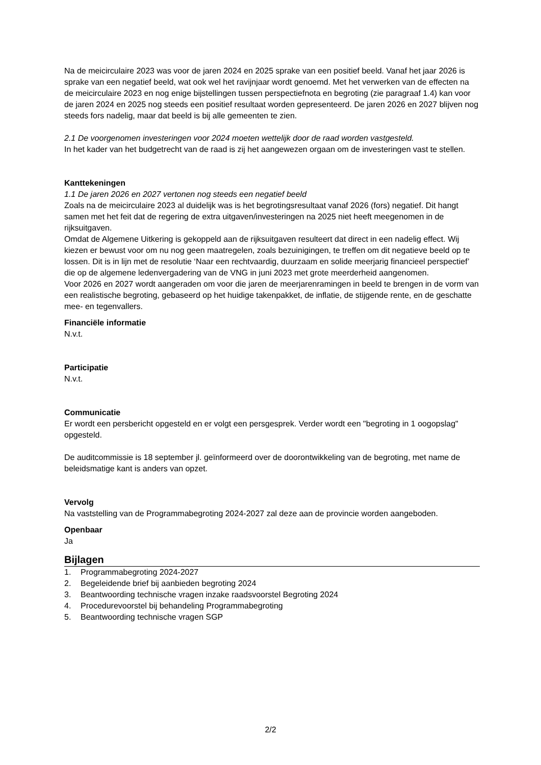Na de meicirculaire 2023 was voor de jaren 2024 en 2025 sprake van een positief beeld. Vanaf het jaar 2026 is sprake van een negatief beeld, wat ook wel het ravijnjaar wordt genoemd. Met het verwerken van de effecten na de meicirculaire 2023 en nog enige bijstellingen tussen perspectiefnota en begroting (zie paragraaf 1.4) kan voor de jaren 2024 en 2025 nog steeds een positief resultaat worden gepresenteerd. De jaren 2026 en 2027 blijven nog steeds fors nadelig, maar dat beeld is bij alle gemeenten te zien.
2.1 De voorgenomen investeringen voor 2024 moeten wettelijk door de raad worden vastgesteld.
In het kader van het budgetrecht van de raad is zij het aangewezen orgaan om de investeringen vast te stellen.
Kanttekeningen
1.1 De jaren 2026 en 2027 vertonen nog steeds een negatief beeld
Zoals na de meicirculaire 2023 al duidelijk was is het begrotingsresultaat vanaf 2026 (fors) negatief. Dit hangt samen met het feit dat de regering de extra uitgaven/investeringen na 2025 niet heeft meegenomen in de rijksuitgaven.
Omdat de Algemene Uitkering is gekoppeld aan de rijksuitgaven resulteert dat direct in een nadelig effect. Wij kiezen er bewust voor om nu nog geen maatregelen, zoals bezuinigingen, te treffen om dit negatieve beeld op te lossen. Dit is in lijn met de resolutie ‘Naar een rechtvaardig, duurzaam en solide meerjarig financieel perspectief’ die op de algemene ledenvergadering van de VNG in juni 2023 met grote meerderheid aangenomen.
Voor 2026 en 2027 wordt aangeraden om voor die jaren de meerjarenramingen in beeld te brengen in de vorm van een realistische begroting, gebaseerd op het huidige takenpakket, de inflatie, de stijgende rente, en de geschatte mee- en tegenvallers.
Financiële informatie
N.v.t.
Participatie
N.v.t.
Communicatie
Er wordt een persbericht opgesteld en er volgt een persgesprek. Verder wordt een "begroting in 1 oogopslag" opgesteld.
De auditcommissie is 18 september jl. geïnformeerd over de doorontwikkeling van de begroting, met name de beleidsmatige kant is anders van opzet.
Vervolg
Na vaststelling van de Programmabegroting 2024-2027 zal deze aan de provincie worden aangeboden.
Openbaar
Ja
Bijlagen
1. Programmabegroting 2024-2027
2. Begeleidende brief bij aanbieden begroting 2024
3. Beantwoording technische vragen inzake raadsvoorstel Begroting 2024
4. Procedurevoorstel bij behandeling Programmabegroting
5. Beantwoording technische vragen SGP
2/2